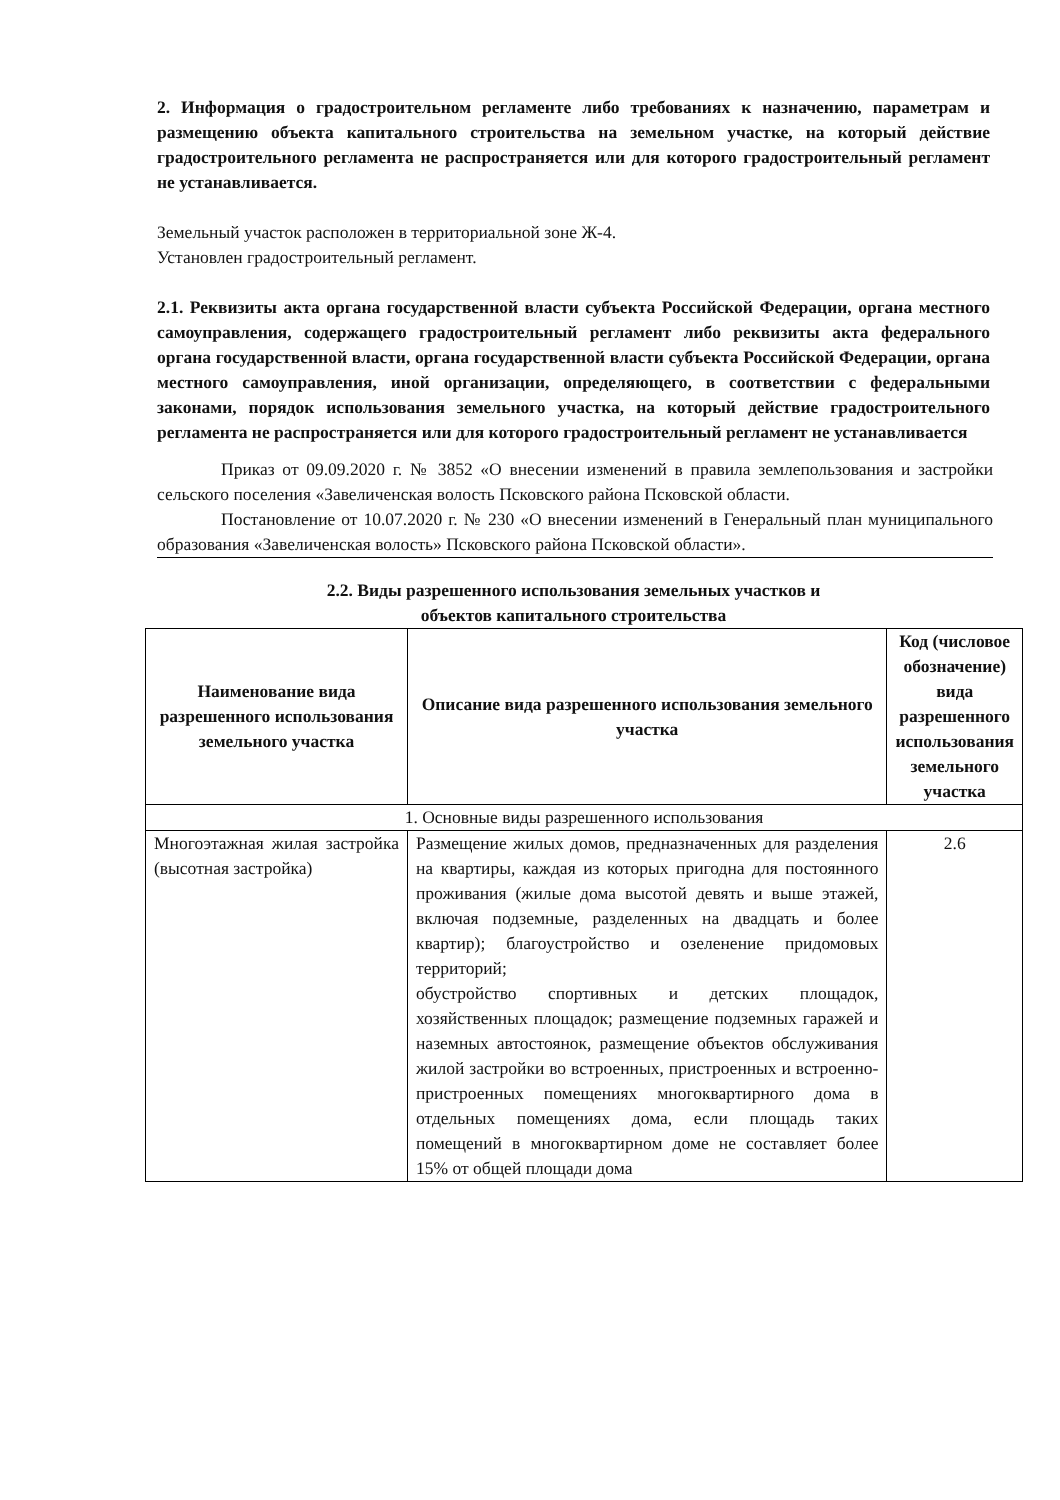2. Информация о градостроительном регламенте либо требованиях к назначению, параметрам и размещению объекта капитального строительства на земельном участке, на который действие градостроительного регламента не распространяется или для которого градостроительный регламент не устанавливается.
Земельный участок расположен в территориальной зоне Ж-4.
Установлен градостроительный регламент.
2.1. Реквизиты акта органа государственной власти субъекта Российской Федерации, органа местного самоуправления, содержащего градостроительный регламент либо реквизиты акта федерального органа государственной власти, органа государственной власти субъекта Российской Федерации, органа местного самоуправления, иной организации, определяющего, в соответствии с федеральными законами, порядок использования земельного участка, на который действие градостроительного регламента не распространяется или для которого градостроительный регламент не устанавливается
Приказ от 09.09.2020 г. № 3852 «О внесении изменений в правила землепользования и застройки сельского поселения «Завеличенская волость Псковского района Псковской области.
Постановление от 10.07.2020 г. № 230 «О внесении изменений в Генеральный план муниципального образования «Завеличенская волость» Псковского района Псковской области».
2.2. Виды разрешенного использования земельных участков и
объектов капитального строительства
| Наименование вида разрешенного использования земельного участка | Описание вида разрешенного использования земельного участка | Код (числовое обозначение) вида разрешенного использования земельного участка |
| --- | --- | --- |
| 1. Основные виды разрешенного использования | | |
| Многоэтажная жилая застройка (высотная застройка) | Размещение жилых домов, предназначенных для разделения на квартиры, каждая из которых пригодна для постоянного проживания (жилые дома высотой девять и выше этажей, включая подземные, разделенных на двадцать и более квартир); благоустройство и озеленение придомовых территорий; обустройство спортивных и детских площадок, хозяйственных площадок; размещение подземных гаражей и наземных автостоянок, размещение объектов обслуживания жилой застройки во встроенных, пристроенных и встроенно-пристроенных помещениях многоквартирного дома в отдельных помещениях дома, если площадь таких помещений в многоквартирном доме не составляет более 15% от общей площади дома | 2.6 |